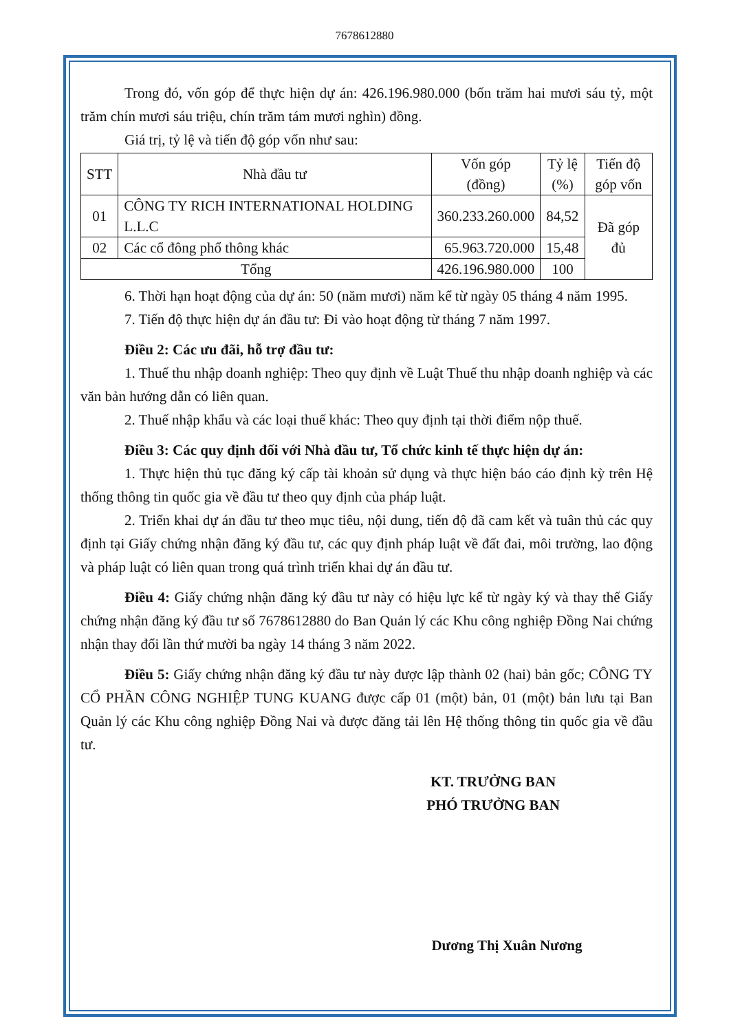7678612880
Trong đó, vốn góp để thực hiện dự án: 426.196.980.000 (bốn trăm hai mươi sáu tỷ, một trăm chín mươi sáu triệu, chín trăm tám mươi nghìn) đồng.
Giá trị, tỷ lệ và tiến độ góp vốn như sau:
| STT | Nhà đầu tư | Vốn góp (đồng) | Tỷ lệ (%) | Tiến độ góp vốn |
| --- | --- | --- | --- | --- |
| 01 | CÔNG TY RICH INTERNATIONAL HOLDING L.L.C | 360.233.260.000 | 84,52 | Đã góp đủ |
| 02 | Các cổ đông phổ thông khác | 65.963.720.000 | 15,48 | |
| Tổng | | 426.196.980.000 | 100 | |
6. Thời hạn hoạt động của dự án: 50 (năm mươi) năm kể từ ngày 05 tháng 4 năm 1995.
7. Tiến độ thực hiện dự án đầu tư: Đi vào hoạt động từ tháng 7 năm 1997.
Điều 2: Các ưu đãi, hỗ trợ đầu tư:
1. Thuế thu nhập doanh nghiệp: Theo quy định về Luật Thuế thu nhập doanh nghiệp và các văn bản hướng dẫn có liên quan.
2. Thuế nhập khẩu và các loại thuế khác: Theo quy định tại thời điểm nộp thuế.
Điều 3: Các quy định đối với Nhà đầu tư, Tổ chức kinh tế thực hiện dự án:
1. Thực hiện thủ tục đăng ký cấp tài khoản sử dụng và thực hiện báo cáo định kỳ trên Hệ thống thông tin quốc gia về đầu tư theo quy định của pháp luật.
2. Triển khai dự án đầu tư theo mục tiêu, nội dung, tiến độ đã cam kết và tuân thủ các quy định tại Giấy chứng nhận đăng ký đầu tư, các quy định pháp luật về đất đai, môi trường, lao động và pháp luật có liên quan trong quá trình triển khai dự án đầu tư.
Điều 4: Giấy chứng nhận đăng ký đầu tư này có hiệu lực kể từ ngày ký và thay thế Giấy chứng nhận đăng ký đầu tư số 7678612880 do Ban Quản lý các Khu công nghiệp Đồng Nai chứng nhận thay đổi lần thứ mười ba ngày 14 tháng 3 năm 2022.
Điều 5: Giấy chứng nhận đăng ký đầu tư này được lập thành 02 (hai) bản gốc; CÔNG TY CỔ PHẦN CÔNG NGHIỆP TUNG KUANG được cấp 01 (một) bản, 01 (một) bản lưu tại Ban Quản lý các Khu công nghiệp Đồng Nai và được đăng tải lên Hệ thống thông tin quốc gia về đầu tư.
KT. TRƯỞNG BAN
PHÓ TRƯỞNG BAN
Dương Thị Xuân Nương